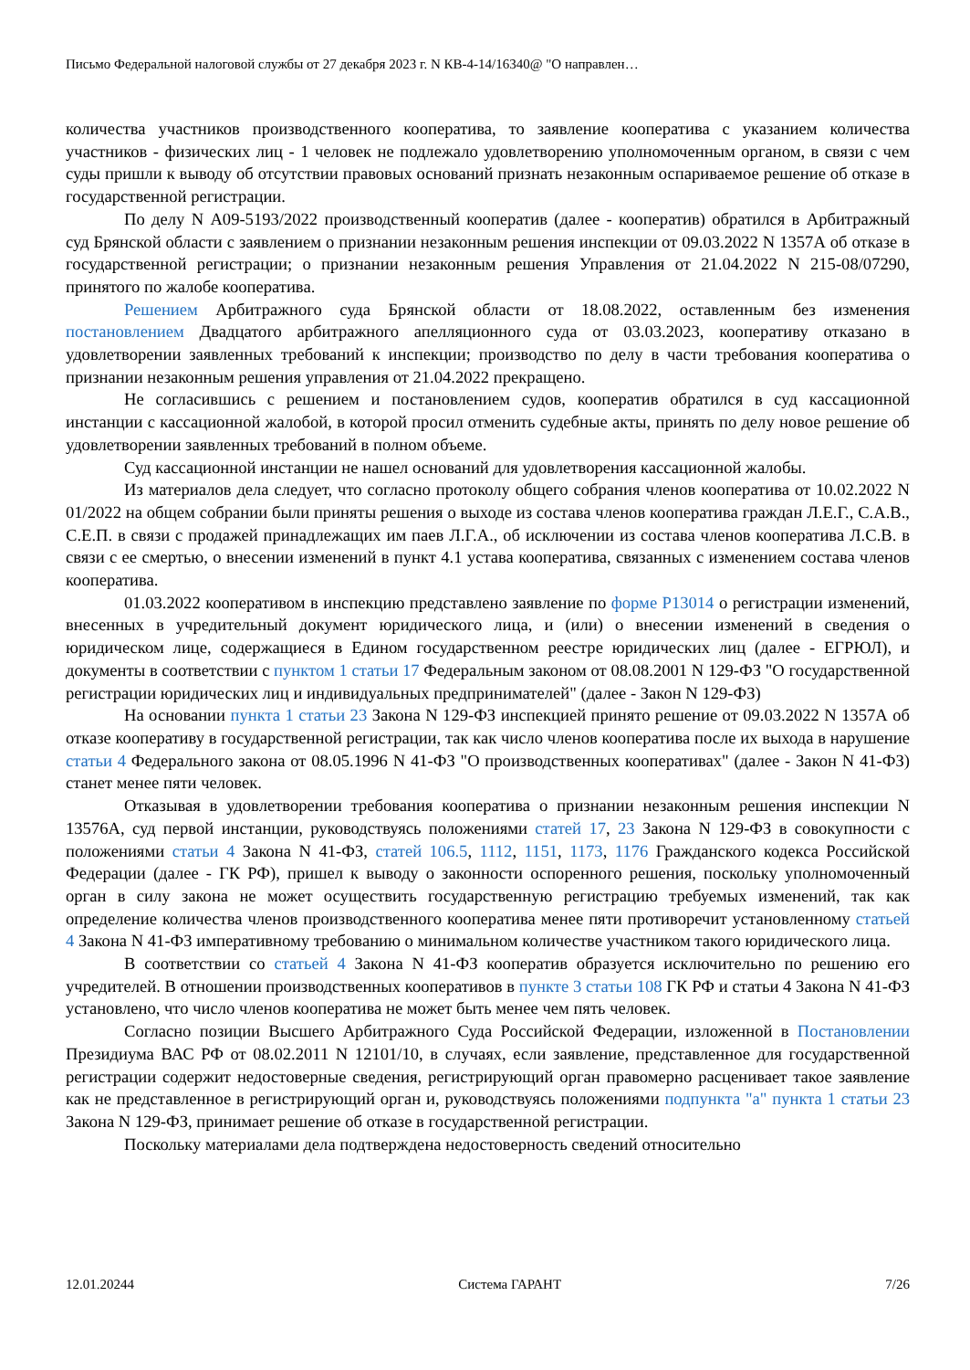Письмо Федеральной налоговой службы от 27 декабря 2023 г. N КВ-4-14/16340@ "О направлен…
количества участников производственного кооператива, то заявление кооператива с указанием количества участников - физических лиц - 1 человек не подлежало удовлетворению уполномоченным органом, в связи с чем суды пришли к выводу об отсутствии правовых оснований признать незаконным оспариваемое решение об отказе в государственной регистрации.
По делу N А09-5193/2022 производственный кооператив (далее - кооператив) обратился в Арбитражный суд Брянской области с заявлением о признании незаконным решения инспекции от 09.03.2022 N 1357А об отказе в государственной регистрации; о признании незаконным решения Управления от 21.04.2022 N 215-08/07290, принятого по жалобе кооператива.
Решением Арбитражного суда Брянской области от 18.08.2022, оставленным без изменения постановлением Двадцатого арбитражного апелляционного суда от 03.03.2023, кооперативу отказано в удовлетворении заявленных требований к инспекции; производство по делу в части требования кооператива о признании незаконным решения управления от 21.04.2022 прекращено.
Не согласившись с решением и постановлением судов, кооператив обратился в суд кассационной инстанции с кассационной жалобой, в которой просил отменить судебные акты, принять по делу новое решение об удовлетворении заявленных требований в полном объеме.
Суд кассационной инстанции не нашел оснований для удовлетворения кассационной жалобы.
Из материалов дела следует, что согласно протоколу общего собрания членов кооператива от 10.02.2022 N 01/2022 на общем собрании были приняты решения о выходе из состава членов кооператива граждан Л.Е.Г., С.А.В., С.Е.П. в связи с продажей принадлежащих им паев Л.Г.А., об исключении из состава членов кооператива Л.С.В. в связи с ее смертью, о внесении изменений в пункт 4.1 устава кооператива, связанных с изменением состава членов кооператива.
01.03.2022 кооперативом в инспекцию представлено заявление по форме Р13014 о регистрации изменений, внесенных в учредительный документ юридического лица, и (или) о внесении изменений в сведения о юридическом лице, содержащиеся в Едином государственном реестре юридических лиц (далее - ЕГРЮЛ), и документы в соответствии с пунктом 1 статьи 17 Федеральным законом от 08.08.2001 N 129-ФЗ "О государственной регистрации юридических лиц и индивидуальных предпринимателей" (далее - Закон N 129-ФЗ)
На основании пункта 1 статьи 23 Закона N 129-ФЗ инспекцией принято решение от 09.03.2022 N 1357А об отказе кооперативу в государственной регистрации, так как число членов кооператива после их выхода в нарушение статьи 4 Федерального закона от 08.05.1996 N 41-ФЗ "О производственных кооперативах" (далее - Закон N 41-ФЗ) станет менее пяти человек.
Отказывая в удовлетворении требования кооператива о признании незаконным решения инспекции N 13576А, суд первой инстанции, руководствуясь положениями статей 17, 23 Закона N 129-ФЗ в совокупности с положениями статьи 4 Закона N 41-ФЗ, статей 106.5, 1112, 1151, 1173, 1176 Гражданского кодекса Российской Федерации (далее - ГК РФ), пришел к выводу о законности оспоренного решения, поскольку уполномоченный орган в силу закона не может осуществить государственную регистрацию требуемых изменений, так как определение количества членов производственного кооператива менее пяти противоречит установленному статьей 4 Закона N 41-ФЗ императивному требованию о минимальном количестве участником такого юридического лица.
В соответствии со статьей 4 Закона N 41-ФЗ кооператив образуется исключительно по решению его учредителей. В отношении производственных кооперативов в пункте 3 статьи 108 ГК РФ и статьи 4 Закона N 41-ФЗ установлено, что число членов кооператива не может быть менее чем пять человек.
Согласно позиции Высшего Арбитражного Суда Российской Федерации, изложенной в Постановлении Президиума ВАС РФ от 08.02.2011 N 12101/10, в случаях, если заявление, представленное для государственной регистрации содержит недостоверные сведения, регистрирующий орган правомерно расценивает такое заявление как не представленное в регистрирующий орган и, руководствуясь положениями подпункта "а" пункта 1 статьи 23 Закона N 129-ФЗ, принимает решение об отказе в государственной регистрации.
Поскольку материалами дела подтверждена недостоверность сведений относительно
12.01.20244 Система ГАРАНТ 7/26